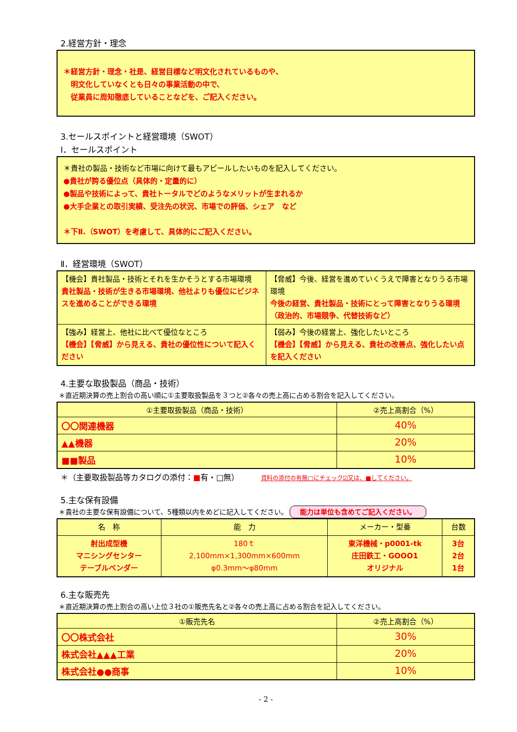2.経営方針・理念
＊経営方針・理念・社是、経営目標など明文化されているものや、
　明文化していなくとも日々の事業活動の中で、
　従業員に周知徹底していることなどを、ご記入ください。
3.セールスポイントと経営環境（SWOT）
Ⅰ．セールスポイント
＊貴社の製品・技術など市場に向けて最もアピールしたいものを記入してください。
●貴社が誇る優位点（具体的・定量的に）
●製品や技術によって、貴社トータルでどのようなメリットが生まれるか
●大手企業との取引実績、受注先の状況、市場での評価、シェア　など
＊下Ⅱ.（SWOT）を考慮して、具体的にご記入ください。
Ⅱ．経営環境（SWOT）
| 【機会】貴社製品・技術とそれを生かそうとする市場環境 貴社製品・技術が生きる市場環境、他社よりも優位にビジネスを進めることができる環境 | 【脅威】今後、経営を進めていくうえで障害となりうる市場環境 今後の経営、貴社製品・技術にとって障害となりうる環境（政治的、市場競争、代替技術など） |
| 【強み】経営上、他社に比べて優位なところ 【機会】【脅威】から見える、貴社の優位性について記入ください | 【弱み】今後の経営上、強化したいところ 【機会】【脅威】から見える、貴社の改善点、強化したい点を記入ください |
4.主要な取扱製品（商品・技術）
＊直近期決算の売上割合の高い順に①主要取扱製品を３つと②各々の売上高に占める割合を記入してください。
| ①主要取扱製品（商品・技術） | ②売上高割合（%） |
| --- | --- |
| 〇〇関連機器 | 40% |
| ▲▲機器 | 20% |
| ■■製品 | 10% |
＊（主要取扱製品等カタログの添付：■有・□無） 資料の添付の有無□にチェック☑又は、■してください。
5.主な保有設備
＊貴社の主要な保有設備について、5種類以内をめどに記入してください。 能力は単位も含めてご記入ください。
| 名 称 | 能 力 | メーカー・型番 | 台数 |
| --- | --- | --- | --- |
| 射出成型機 マニシングセンター テーブルベンダー | 180ｔ 2,100mm×1,300mm×600mm φ0.3mm～φ80mm | 東洋機械・p0001-tk 庄田鉄工・GOOO1 オリジナル | 3台 2台 1台 |
6.主な販売先
＊直近期決算の売上割合の高い上位３社の①販売先名と②各々の売上高に占める割合を記入してください。
| ①販売先名 | ②売上高割合（%） |
| --- | --- |
| 〇〇株式会社 | 30% |
| 株式会社▲▲▲工業 | 20% |
| 株式会社●●商事 | 10% |
- 2 -